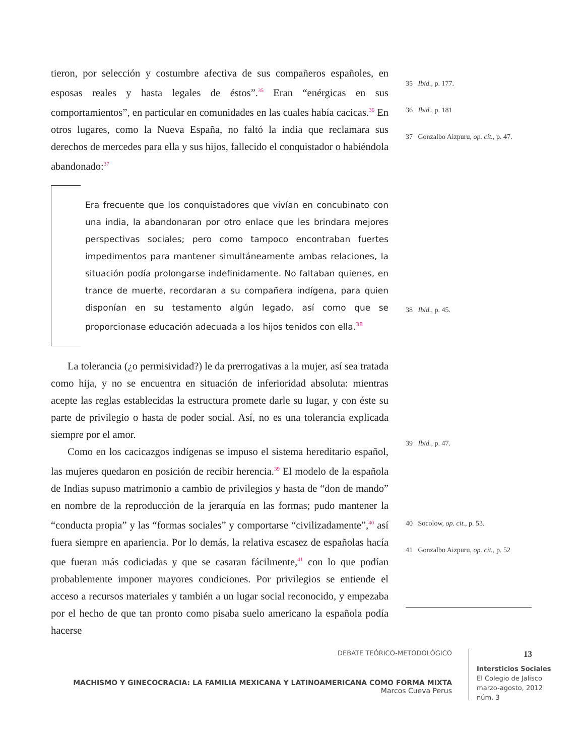tieron, por selección y costumbre afectiva de sus compañeros españoles, en esposas reales y hasta legales de éstos”.<sup>35</sup> Eran “enérgicas en sus comportamientos”, en particular en comunidades en las cuales había cacicas.<sup>36</sup> En otros lugares, como la Nueva España, no faltó la india que reclamara sus derechos de mercedes para ella y sus hijos, fallecido el conquistador o habiéndola abandonado:<sup>37</sup>
Era frecuente que los conquistadores que vivían en concubinato con una india, la abandonaran por otro enlace que les brindara mejores perspectivas sociales; pero como tampoco encontraban fuertes impedimentos para mantener simultáneamente ambas relaciones, la situación podía prolongarse indefinidamente. No faltaban quienes, en trance de muerte, recordaran a su compañera indígena, para quien disponían en su testamento algún legado, así como que se proporcionase educación adecuada a los hijos tenidos con ella.<sup>38</sup>
La tolerancia (¿o permisividad?) le da prerrogativas a la mujer, así sea tratada como hija, y no se encuentra en situación de inferioridad absoluta: mientras acepte las reglas establecidas la estructura promete darle su lugar, y con éste su parte de privilegio o hasta de poder social. Así, no es una tolerancia explicada siempre por el amor.
Como en los cacicazgos indígenas se impuso el sistema hereditario español, las mujeres quedaron en posición de recibir herencia.<sup>39</sup> El modelo de la española de Indias supuso matrimonio a cambio de privilegios y hasta de “don de mando” en nombre de la reproducción de la jerarquía en las formas; pudo mantener la “conducta propia” y las “formas sociales” y comportarse “civilizadamente”,<sup>40</sup> así fuera siempre en apariencia. Por lo demás, la relativa escasez de españolas hacía que fueran más codiciadas y que se casaran fácilmente,<sup>41</sup> con lo que podían probablemente imponer mayores condiciones. Por privilegios se entiende el acceso a recursos materiales y también a un lugar social reconocido, y empezaba por el hecho de que tan pronto como pisaba suelo americano la española podía hacerse
35 Ibid., p. 177.
36 Ibid., p. 181
37 Gonzalbo Aizpuru, op. cit., p. 47.
38 Ibid., p. 45.
39 Ibid., p. 47.
40 Socolow, op. cit., p. 53.
41 Gonzalbo Aizpuru, op. cit., p. 52
DEBATE TEÓRICO-METODOLÓGICO
MACHISMO Y GINECOCRACIA: LA FAMILIA MEXICANA Y LATINOAMERICANA COMO FORMA MIXTA
Marcos Cueva Perus
13
Intersticios Sociales
El Colegio de Jalisco
marzo-agosto, 2012
núm. 3